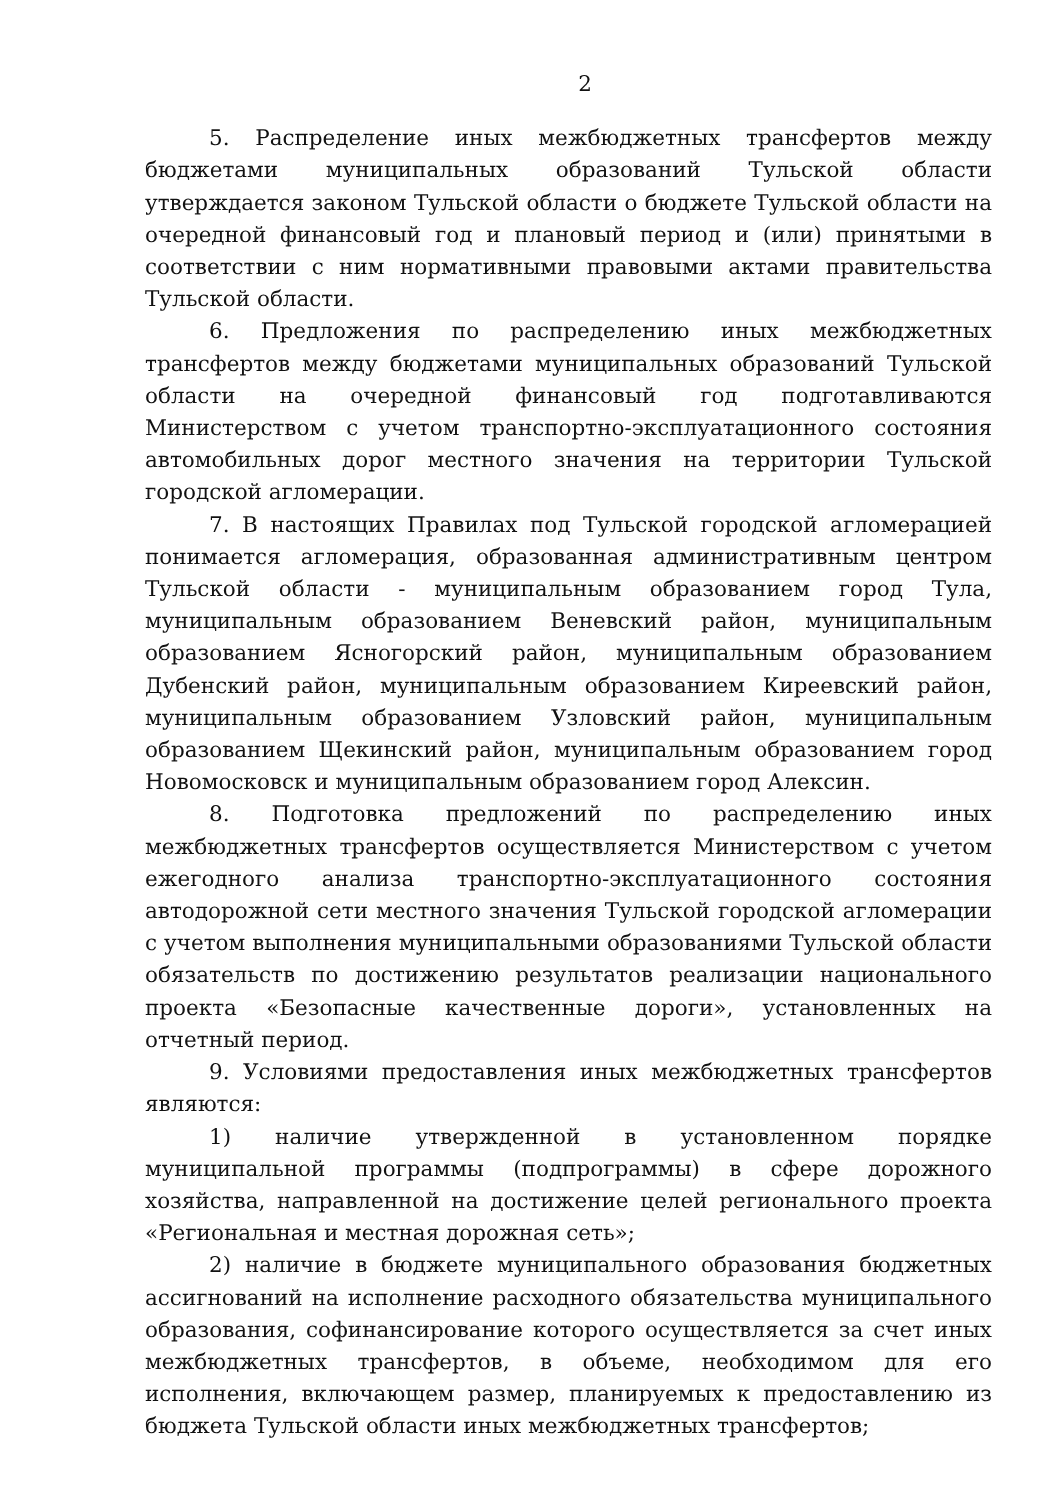2
5. Распределение иных межбюджетных трансфертов между бюджетами муниципальных образований Тульской области утверждается законом Тульской области о бюджете Тульской области на очередной финансовый год и плановый период и (или) принятыми в соответствии с ним нормативными правовыми актами правительства Тульской области.
6. Предложения по распределению иных межбюджетных трансфертов между бюджетами муниципальных образований Тульской области на очередной финансовый год подготавливаются Министерством с учетом транспортно-эксплуатационного состояния автомобильных дорог местного значения на территории Тульской городской агломерации.
7. В настоящих Правилах под Тульской городской агломерацией понимается агломерация, образованная административным центром Тульской области - муниципальным образованием город Тула, муниципальным образованием Веневский район, муниципальным образованием Ясногорский район, муниципальным образованием Дубенский район, муниципальным образованием Киреевский район, муниципальным образованием Узловский район, муниципальным образованием Щекинский район, муниципальным образованием город Новомосковск и муниципальным образованием город Алексин.
8. Подготовка предложений по распределению иных межбюджетных трансфертов осуществляется Министерством с учетом ежегодного анализа транспортно-эксплуатационного состояния автодорожной сети местного значения Тульской городской агломерации с учетом выполнения муниципальными образованиями Тульской области обязательств по достижению результатов реализации национального проекта «Безопасные качественные дороги», установленных на отчетный период.
9. Условиями предоставления иных межбюджетных трансфертов являются:
1) наличие утвержденной в установленном порядке муниципальной программы (подпрограммы) в сфере дорожного хозяйства, направленной на достижение целей регионального проекта «Региональная и местная дорожная сеть»;
2) наличие в бюджете муниципального образования бюджетных ассигнований на исполнение расходного обязательства муниципального образования, софинансирование которого осуществляется за счет иных межбюджетных трансфертов, в объеме, необходимом для его исполнения, включающем размер, планируемых к предоставлению из бюджета Тульской области иных межбюджетных трансфертов;